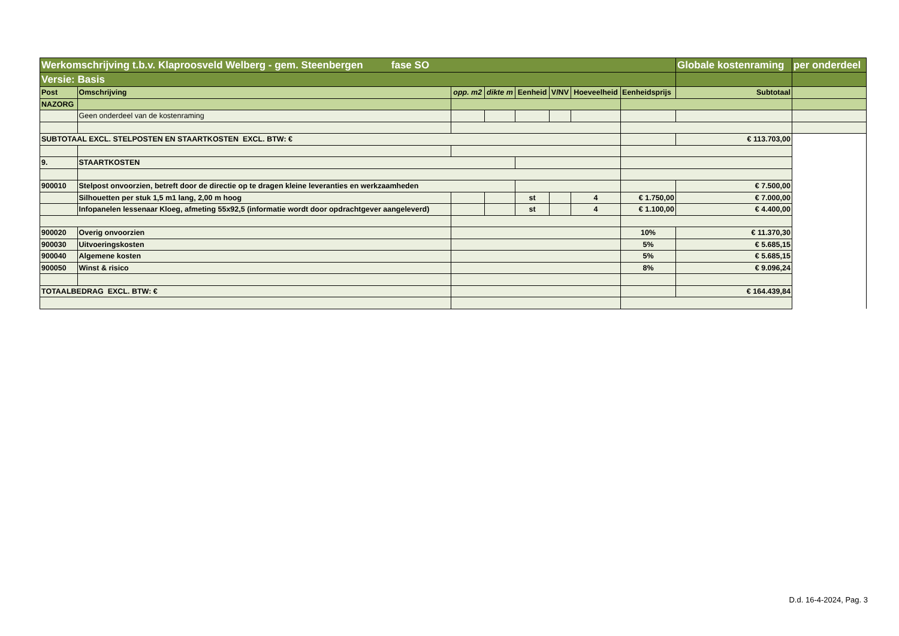| Werkomschrijving t.b.v. Klaproosveld Welberg - gem. Steenbergen fase SO | | | | | | | | Globale kostenraming | per onderdeel |
| Versie: Basis | | | | | | | | | |
| Post | Omschrijving | opp. m2 | dikte m | Eenheid | V/NV | Hoeveelheid | Eenheidsprijs | Subtotaal | |
| NAZORG | | | | | | | | | |
| | Geen onderdeel van de kostenraming | | | | | | | | |
| SUBTOTAAL EXCL. STELPOSTEN EN STAARTKOSTEN EXCL. BTW: € | | | | | | | | € 113.703,00 | |
| 9. | STAARTKOSTEN | | | | | | | | |
| 900010 | Stelpost onvoorzien, betreft door de directie op te dragen kleine leveranties en werkzaamheden | | | | | | | € 7.500,00 | |
| | Silhouetten per stuk 1,5 m1 lang, 2,00 m hoog | | | st | | 4 | € 1.750,00 | € 7.000,00 | |
| | Infopanelen lessenaar Kloeg, afmeting 55x92,5 (informatie wordt door opdrachtgever aangeleverd) | | | st | | 4 | € 1.100,00 | € 4.400,00 | |
| 900020 | Overig onvoorzien | | | | | | 10% | € 11.370,30 | |
| 900030 | Uitvoeringskosten | | | | | | 5% | € 5.685,15 | |
| 900040 | Algemene kosten | | | | | | 5% | € 5.685,15 | |
| 900050 | Winst & risico | | | | | | 8% | € 9.096,24 | |
| TOTAALBEDRAG EXCL. BTW: € | | | | | | | | € 164.439,84 | |
D.d. 16-4-2024, Pag. 3